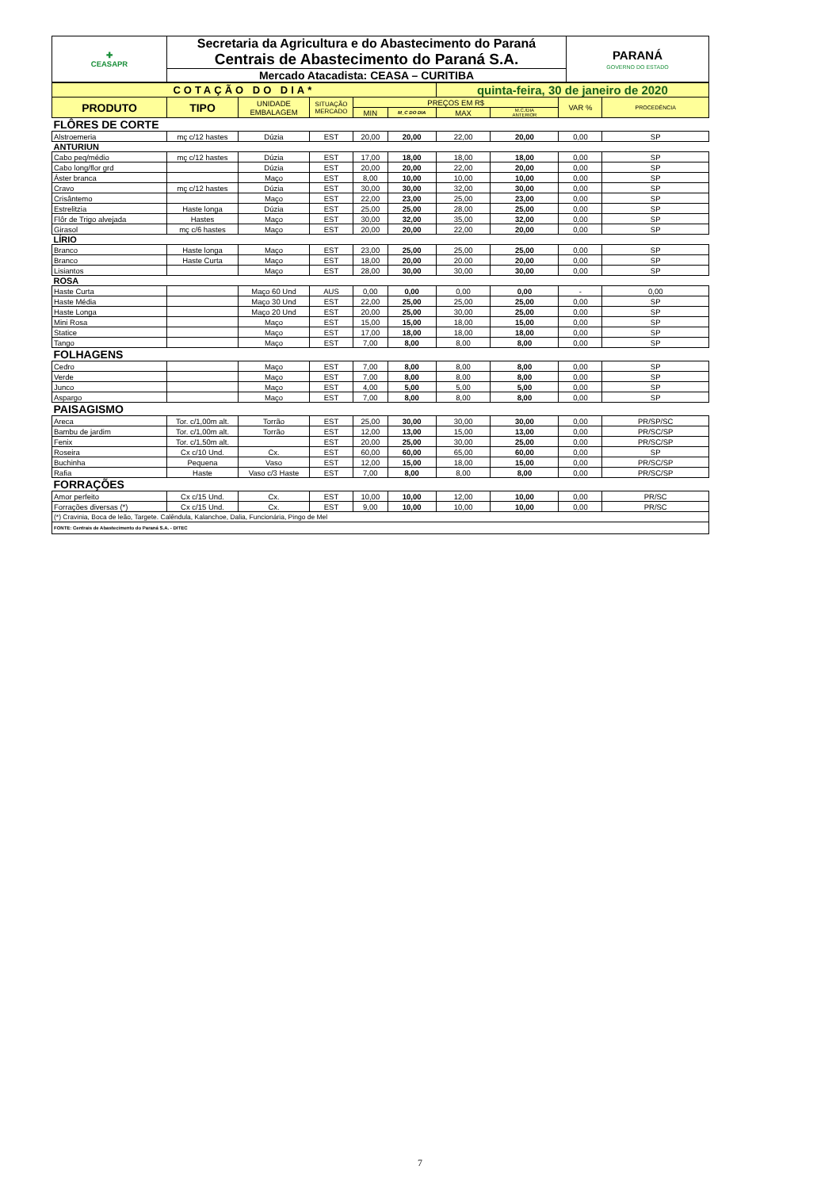| ✚ CEASAPR | Secretaria da Agricultura e do Abastecimento do Paraná | PARANÁ GOVERNO DO ESTADO |
| | Centrais de Abastecimento do Paraná S.A. | |
| | Mercado Atacadista: CEASA – CURITIBA | |
| COTAÇÃO DO DIA* | | | | | | quinta-feira, 30 de janeiro de 2020 | | | |
| PRODUTO | TIPO | UNIDADE EMBALAGEM | SITUAÇÃO MERCADO | PREÇOS EM R$ | | | | VAR % | PROCEDÊNCIA |
| | | | | MIN | M_C DO DIA | MAX | M.C./DIA ANTERIOR | | |
| FLÔRES DE CORTE | | | | | | | | | |
| Alstroemeria | mç c/12 hastes | Dúzia | EST | 20,00 | 20,00 | 22,00 | 20,00 | 0,00 | SP |
| ANTURIUN | | | | | | | | | |
| Cabo peq/médio | mç c/12 hastes | Dúzia | EST | 17,00 | 18,00 | 18,00 | 18,00 | 0,00 | SP |
| Cabo long/flor grd | | Dúzia | EST | 20,00 | 20,00 | 22,00 | 20,00 | 0,00 | SP |
| Áster branca | | Maço | EST | 8,00 | 10,00 | 10,00 | 10,00 | 0,00 | SP |
| Cravo | mç c/12 hastes | Dúzia | EST | 30,00 | 30,00 | 32,00 | 30,00 | 0,00 | SP |
| Crisântemo | | Maço | EST | 22,00 | 23,00 | 25,00 | 23,00 | 0,00 | SP |
| Estrelitzia | Haste longa | Dúzia | EST | 25,00 | 25,00 | 28,00 | 25,00 | 0,00 | SP |
| Flôr de Trigo alvejada | Hastes | Maço | EST | 30,00 | 32,00 | 35,00 | 32,00 | 0,00 | SP |
| Girasol | mç c/6 hastes | Maço | EST | 20,00 | 20,00 | 22,00 | 20,00 | 0,00 | SP |
| LÍRIO | | | | | | | | | |
| Branco | Haste longa | Maço | EST | 23,00 | 25,00 | 25,00 | 25,00 | 0,00 | SP |
| Branco | Haste Curta | Maço | EST | 18,00 | 20,00 | 20.00 | 20,00 | 0,00 | SP |
| Lisiantos | | Maço | EST | 28,00 | 30,00 | 30,00 | 30,00 | 0,00 | SP |
| ROSA | | | | | | | | | |
| Haste Curta | | Maço 60 Und | AUS | 0,00 | 0,00 | 0,00 | 0,00 | - | 0,00 |
| Haste Média | | Maço 30 Und | EST | 22,00 | 25,00 | 25,00 | 25,00 | 0,00 | SP |
| Haste Longa | | Maço 20 Und | EST | 20,00 | 25,00 | 30,00 | 25,00 | 0,00 | SP |
| Mini Rosa | | Maço | EST | 15,00 | 15,00 | 18,00 | 15,00 | 0,00 | SP |
| Statice | | Maço | EST | 17,00 | 18,00 | 18,00 | 18,00 | 0,00 | SP |
| Tango | | Maço | EST | 7,00 | 8,00 | 8,00 | 8,00 | 0,00 | SP |
| FOLHAGENS | | | | | | | | | |
| Cedro | | Maço | EST | 7,00 | 8,00 | 8,00 | 8,00 | 0,00 | SP |
| Verde | | Maço | EST | 7,00 | 8,00 | 8,00 | 8,00 | 0,00 | SP |
| Junco | | Maço | EST | 4,00 | 5,00 | 5,00 | 5,00 | 0,00 | SP |
| Aspargo | | Maço | EST | 7,00 | 8,00 | 8,00 | 8,00 | 0,00 | SP |
| PAISAGISMO | | | | | | | | | |
| Areca | Tor. c/1,00m alt. | Torrão | EST | 25,00 | 30,00 | 30,00 | 30,00 | 0,00 | PR/SP/SC |
| Bambu de jardim | Tor. c/1,00m alt. | Torrão | EST | 12,00 | 13,00 | 15,00 | 13,00 | 0,00 | PR/SC/SP |
| Fenix | Tor. c/1,50m alt. | | EST | 20,00 | 25,00 | 30,00 | 25,00 | 0,00 | PR/SC/SP |
| Roseira | Cx c/10 Und. | Cx. | EST | 60,00 | 60,00 | 65,00 | 60,00 | 0,00 | SP |
| Buchinha | Pequena | Vaso | EST | 12,00 | 15,00 | 18,00 | 15,00 | 0,00 | PR/SC/SP |
| Rafia | Haste | Vaso c/3 Haste | EST | 7,00 | 8,00 | 8,00 | 8,00 | 0,00 | PR/SC/SP |
| FORRAÇÕES | | | | | | | | | |
| Amor perfeito | Cx c/15 Und. | Cx. | EST | 10,00 | 10,00 | 12,00 | 10,00 | 0,00 | PR/SC |
| Forrações diversas (*) | Cx c/15 Und. | Cx. | EST | 9,00 | 10,00 | 10,00 | 10,00 | 0,00 | PR/SC |
| (*) Cravinia, Boca de leão, Targete. Calêndula, Kalanchoe, Dalia, Funcionária, Pingo de Mel | | | | | | | | | |
| FONTE: Centrais de Abastecimento do Paraná S.A. - DITEC | | | | | | | | | |
7